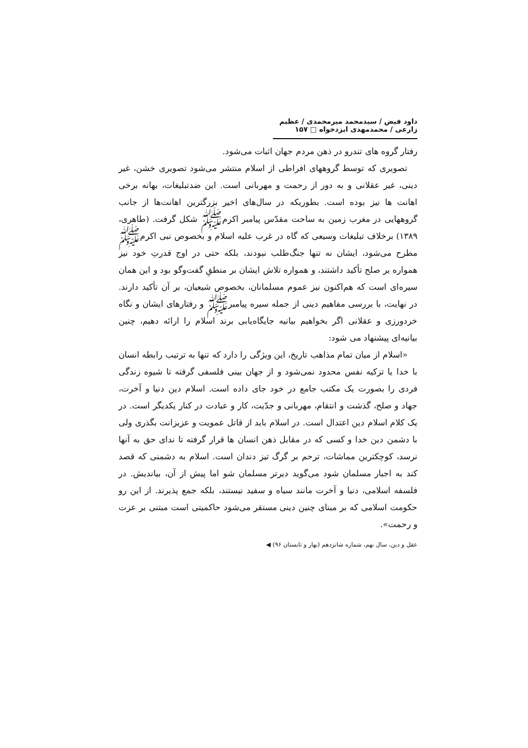داود فیض / سیدمحمد میرمحمدی / عظیم زارعی / محمدمهدی ایزدخواه □ ۱۵۷
رفتار گروه های تندرو در ذهن مردم جهان اثبات می‌شود.
تصویری که توسط گروههای افراطی از اسلام منتشر می‌شود تصویری خشن، غیر دینی، غیر عقلانی و به دور از رحمت و مهربانی است. این ضدتبلیغات، بهانه برخی اهانت ها نیز بوده است. بطوریکه در سال‌های اخیر بزرگترین اهانت‌ها از جانب گروههایی در مغرب زمین به ساحت مقدّس پیامبر اکرمﷺ شکل گرفت. (طاهری، ۱۳۸۹) برخلاف تبلیغات وسیعی که گاه در غرب علیه اسلام و بخصوص نبی اکرمﷺ مطرح می‌شود، ایشان نه تنها جنگ‌طلب نبودند، بلکه حتی در اوج قدرتِ خود نیز همواره بر صلح تأکید داشتند، و همواره تلاش ایشان بر منطقِ گفت‌وگو بود و این همان سیره‌ای است که هم‌اکنون نیز عموم مسلمانان، بخصوص شیعیان، بر آن تأکید دارند. در نهایت، با بررسی مفاهیم دینی از جمله سیره پیامبرﷺ و رفتارهای ایشان و نگاه خردورزی و عقلانی اگر بخواهیم بیانیه جایگاه‌یابی برند اسلام را ارائه دهیم، چنین بیانیه‌ای پیشنهاد می شود:
«اسلام از میان تمام مذاهب تاریخ، این ویژگی را دارد که تنها به ترتیب رابطه انسان با خدا یا تزکیه نفس محدود نمی‌شود و از جهان بینی فلسفی گرفته تا شیوه زندگی فردی را بصورت یک مکتب جامع در خود جای داده است. اسلام دین دنیا و آخرت، جهاد و صلح، گذشت و انتقام، مهربانی و جدّیت، کار و عبادت در کنار یکدیگر است. در یک کلام اسلام دین اعتدال است. در اسلام باید از قاتل عمویت و عزیزانت بگذری ولی با دشمن دین خدا و کسی که در مقابل ذهن انسان ها قرار گرفته تا ندای حق به آنها نرسد، کوچکترین مماشات، ترحم بر گرگ تیز دندان است. اسلام به دشمنی که قصد کند به اجبار مسلمان شود می‌گوید دیرتر مسلمان شو اما پیش از آن، بیاندیش. در فلسفه اسلامی، دنیا و آخرت مانند سیاه و سفید نیستند، بلکه جمع پذیرند. از این رو حکومت اسلامی که بر مبنای چنین دینی مستقر می‌شود حاکمیتی است مبتنی بر عزت و رحمت».
عقل و دین، سال نهم، شماره شانزدهم (بهار و تابستان ۹۶) ◀